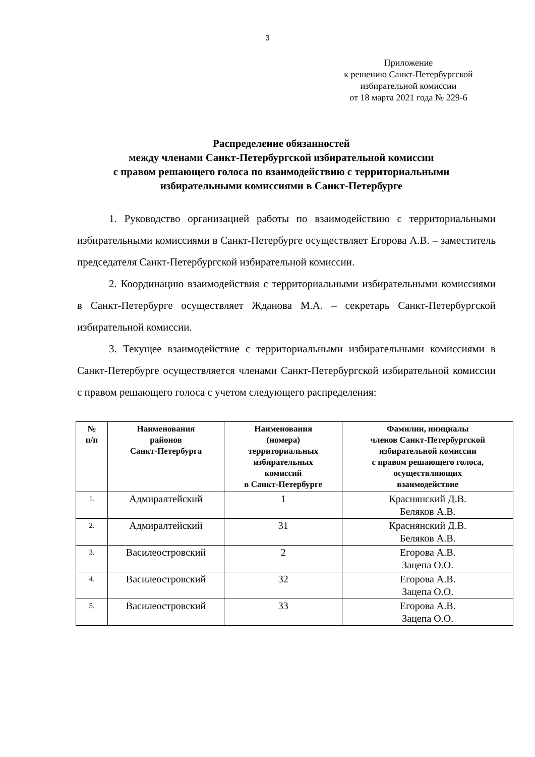3
Приложение
к решению Санкт-Петербургской
избирательной комиссии
от 18 марта 2021 года № 229-6
Распределение обязанностей
между членами Санкт-Петербургской избирательной комиссии
с правом решающего голоса по взаимодействию с территориальными избирательными комиссиями в Санкт-Петербурге
1. Руководство организацией работы по взаимодействию с территориальными избирательными комиссиями в Санкт-Петербурге осуществляет Егорова А.В. – заместитель председателя Санкт-Петербургской избирательной комиссии.
2. Координацию взаимодействия с территориальными избирательными комиссиями в Санкт-Петербурге осуществляет Жданова М.А. – секретарь Санкт-Петербургской избирательной комиссии.
3. Текущее взаимодействие с территориальными избирательными комиссиями в Санкт-Петербурге осуществляется членами Санкт-Петербургской избирательной комиссии с правом решающего голоса с учетом следующего распределения:
| № п/п | Наименования районов Санкт-Петербурга | Наименования (номера) территориальных избирательных комиссий в Санкт-Петербурге | Фамилии, инициалы членов Санкт-Петербургской избирательной комиссии с правом решающего голоса, осуществляющих взаимодействие |
| --- | --- | --- | --- |
| 1. | Адмиралтейский | 1 | Краснянский Д.В. Беляков А.В. |
| 2. | Адмиралтейский | 31 | Краснянский Д.В. Беляков А.В. |
| 3. | Василеостровский | 2 | Егорова А.В. Зацепа О.О. |
| 4. | Василеостровский | 32 | Егорова А.В. Зацепа О.О. |
| 5. | Василеостровский | 33 | Егорова А.В. Зацепа О.О. |